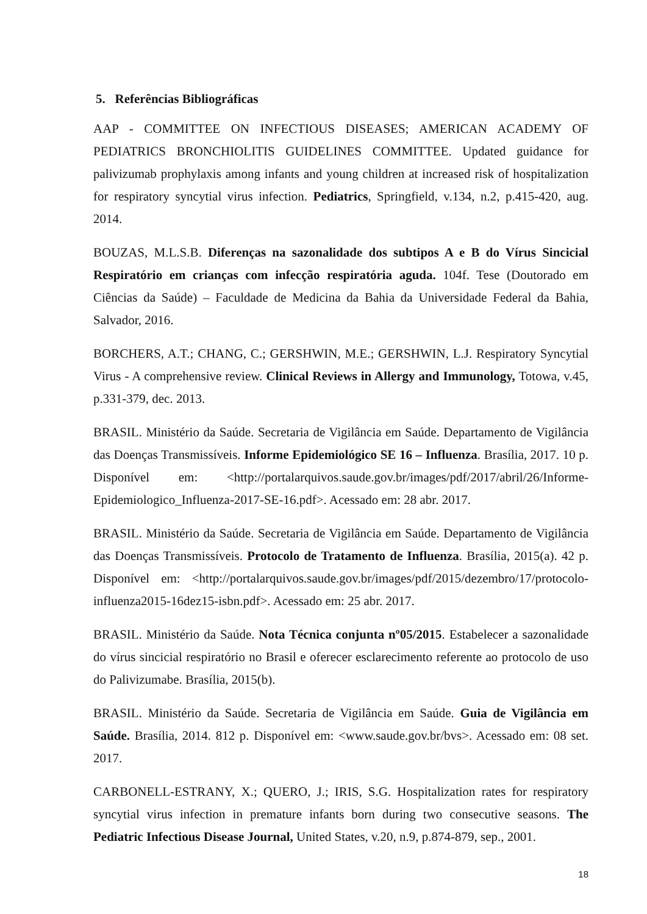5. Referências Bibliográficas
AAP - COMMITTEE ON INFECTIOUS DISEASES; AMERICAN ACADEMY OF PEDIATRICS BRONCHIOLITIS GUIDELINES COMMITTEE. Updated guidance for palivizumab prophylaxis among infants and young children at increased risk of hospitalization for respiratory syncytial virus infection. Pediatrics, Springfield, v.134, n.2, p.415-420, aug. 2014.
BOUZAS, M.L.S.B. Diferenças na sazonalidade dos subtipos A e B do Vírus Sincicial Respiratório em crianças com infecção respiratória aguda. 104f. Tese (Doutorado em Ciências da Saúde) – Faculdade de Medicina da Bahia da Universidade Federal da Bahia, Salvador, 2016.
BORCHERS, A.T.; CHANG, C.; GERSHWIN, M.E.; GERSHWIN, L.J. Respiratory Syncytial Virus - A comprehensive review. Clinical Reviews in Allergy and Immunology, Totowa, v.45, p.331-379, dec. 2013.
BRASIL. Ministério da Saúde. Secretaria de Vigilância em Saúde. Departamento de Vigilância das Doenças Transmissíveis. Informe Epidemiológico SE 16 – Influenza. Brasília, 2017. 10 p. Disponível em: <http://portalarquivos.saude.gov.br/images/pdf/2017/abril/26/Informe-Epidemiologico_Influenza-2017-SE-16.pdf>. Acessado em: 28 abr. 2017.
BRASIL. Ministério da Saúde. Secretaria de Vigilância em Saúde. Departamento de Vigilância das Doenças Transmissíveis. Protocolo de Tratamento de Influenza. Brasília, 2015(a). 42 p. Disponível em: <http://portalarquivos.saude.gov.br/images/pdf/2015/dezembro/17/protocolo-influenza2015-16dez15-isbn.pdf>. Acessado em: 25 abr. 2017.
BRASIL. Ministério da Saúde. Nota Técnica conjunta nº05/2015. Estabelecer a sazonalidade do vírus sincicial respiratório no Brasil e oferecer esclarecimento referente ao protocolo de uso do Palivizumabe. Brasília, 2015(b).
BRASIL. Ministério da Saúde. Secretaria de Vigilância em Saúde. Guia de Vigilância em Saúde. Brasília, 2014. 812 p. Disponível em: <www.saude.gov.br/bvs>. Acessado em: 08 set. 2017.
CARBONELL-ESTRANY, X.; QUERO, J.; IRIS, S.G. Hospitalization rates for respiratory syncytial virus infection in premature infants born during two consecutive seasons. The Pediatric Infectious Disease Journal, United States, v.20, n.9, p.874-879, sep., 2001.
18